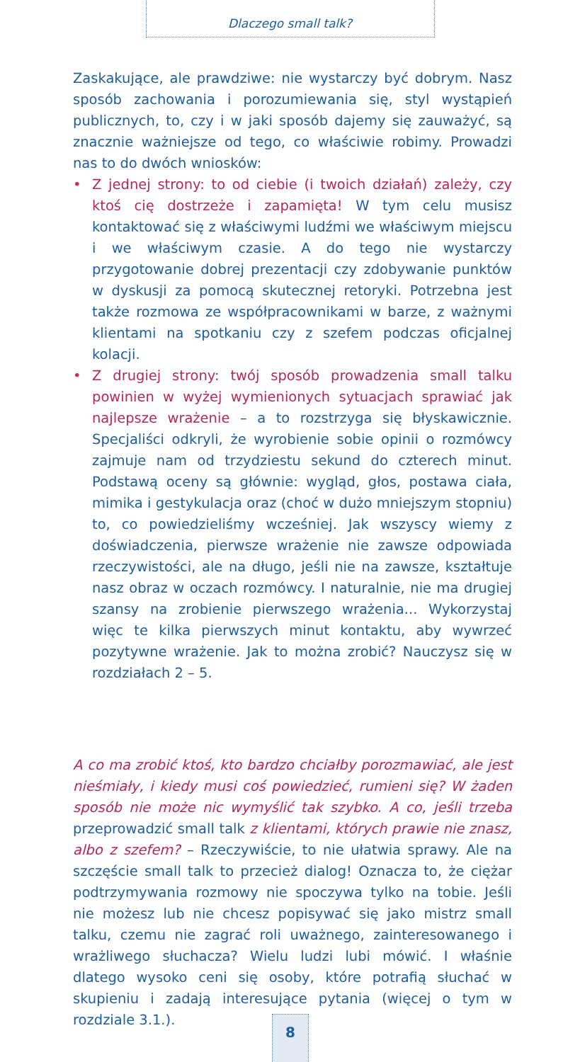Dlaczego small talk?
Zaskakujące, ale prawdziwe: nie wystarczy być dobrym. Nasz sposób zachowania i porozumiewania się, styl wystąpień publicznych, to, czy i w jaki sposób dajemy się zauważyć, są znacznie ważniejsze od tego, co właściwie robimy. Prowadzi nas to do dwóch wniosków:
• Z jednej strony: to od ciebie (i twoich działań) zależy, czy ktoś cię dostrzeże i zapamięta! W tym celu musisz kontaktować się z właściwymi ludźmi we właściwym miejscu i we właściwym czasie. A do tego nie wystarczy przygotowanie dobrej prezentacji czy zdobywanie punktów w dyskusji za pomocą skutecznej retoryki. Potrzebna jest także rozmowa ze współpracownikami w barze, z ważnymi klientami na spotkaniu czy z szefem podczas oficjalnej kolacji.
• Z drugiej strony: twój sposób prowadzenia small talku powinien w wyżej wymienionych sytuacjach sprawiać jak najlepsze wrażenie – a to rozstrzyga się błyskawicznie. Specjaliści odkryli, że wyrobienie sobie opinii o rozmówcy zajmuje nam od trzydziestu sekund do czterech minut. Podstawą oceny są głównie: wygląd, głos, postawa ciała, mimika i gestykulacja oraz (choć w dużo mniejszym stopniu) to, co powiedzieliśmy wcześniej. Jak wszyscy wiemy z doświadczenia, pierwsze wrażenie nie zawsze odpowiada rzeczywistości, ale na długo, jeśli nie na zawsze, kształtuje nasz obraz w oczach rozmówcy. I naturalnie, nie ma drugiej szansy na zrobienie pierwszego wrażenia... Wykorzystaj więc te kilka pierwszych minut kontaktu, aby wywrzeć pozytywne wrażenie. Jak to można zrobić? Nauczysz się w rozdziałach 2 – 5.
A co ma zrobić ktoś, kto bardzo chciałby porozmawiać, ale jest nieśmiały, i kiedy musi coś powiedzieć, rumieni się? W żaden sposób nie może nic wymyślić tak szybko. A co, jeśli trzeba przeprowadzić small talk z klientami, których prawie nie znasz, albo z szefem? – Rzeczywiście, to nie ułatwia sprawy. Ale na szczęście small talk to przecież dialog! Oznacza to, że ciężar podtrzymywania rozmowy nie spoczywa tylko na tobie. Jeśli nie możesz lub nie chcesz popisywać się jako mistrz small talku, czemu nie zagrać roli uważnego, zainteresowanego i wrażliwego słuchacza? Wielu ludzi lubi mówić. I właśnie dlatego wysoko ceni się osoby, które potrafią słuchać w skupieniu i zadają interesujące pytania (więcej o tym w rozdziale 3.1.).
8